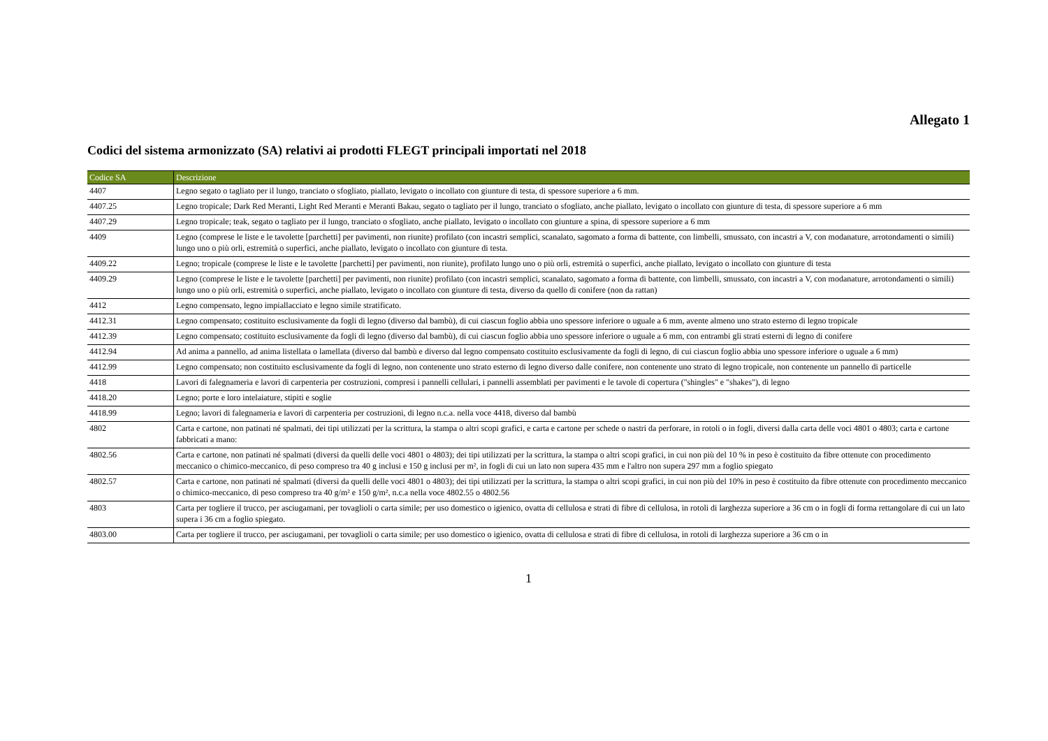Allegato 1
Codici del sistema armonizzato (SA) relativi ai prodotti FLEGT principali importati nel 2018
| Codice SA | Descrizione |
| --- | --- |
| 4407 | Legno segato o tagliato per il lungo, tranciato o sfogliato, piallato, levigato o incollato con giunture di testa, di spessore superiore a 6 mm. |
| 4407.25 | Legno tropicale; Dark Red Meranti, Light Red Meranti e Meranti Bakau, segato o tagliato per il lungo, tranciato o sfogliato, anche piallato, levigato o incollato con giunture di testa, di spessore superiore a 6 mm |
| 4407.29 | Legno tropicale; teak, segato o tagliato per il lungo, tranciato o sfogliato, anche piallato, levigato o incollato con giunture a spina, di spessore superiore a 6 mm |
| 4409 | Legno (comprese le liste e le tavolette [parchetti] per pavimenti, non riunite) profilato (con incastri semplici, scanalato, sagomato a forma di battente, con limbelli, smussato, con incastri a V, con modanature, arrotondamenti o simili) lungo uno o più orli, estremità o superfici, anche piallato, levigato o incollato con giunture di testa. |
| 4409.22 | Legno; tropicale (comprese le liste e le tavolette [parchetti] per pavimenti, non riunite), profilato lungo uno o più orli, estremità o superfici, anche piallato, levigato o incollato con giunture di testa |
| 4409.29 | Legno (comprese le liste e le tavolette [parchetti] per pavimenti, non riunite) profilato (con incastri semplici, scanalato, sagomato a forma di battente, con limbelli, smussato, con incastri a V, con modanature, arrotondamenti o simili) lungo uno o più orli, estremità o superfici, anche piallato, levigato o incollato con giunture di testa, diverso da quello di conifere (non da rattan) |
| 4412 | Legno compensato, legno impiallacciato e legno simile stratificato. |
| 4412.31 | Legno compensato; costituito esclusivamente da fogli di legno (diverso dal bambù), di cui ciascun foglio abbia uno spessore inferiore o uguale a 6 mm, avente almeno uno strato esterno di legno tropicale |
| 4412.39 | Legno compensato; costituito esclusivamente da fogli di legno (diverso dal bambù), di cui ciascun foglio abbia uno spessore inferiore o uguale a 6 mm, con entrambi gli strati esterni di legno di conifere |
| 4412.94 | Ad anima a pannello, ad anima listellata o lamellata (diverso dal bambù e diverso dal legno compensato costituito esclusivamente da fogli di legno, di cui ciascun foglio abbia uno spessore inferiore o uguale a 6 mm) |
| 4412.99 | Legno compensato; non costituito esclusivamente da fogli di legno, non contenente uno strato esterno di legno diverso dalle conifere, non contenente uno strato di legno tropicale, non contenente un pannello di particelle |
| 4418 | Lavori di falegnameria e lavori di carpenteria per costruzioni, compresi i pannelli cellulari, i pannelli assemblati per pavimenti e le tavole di copertura ("shingles" e "shakes"), di legno |
| 4418.20 | Legno; porte e loro intelaiature, stipiti e soglie |
| 4418.99 | Legno; lavori di falegnameria e lavori di carpenteria per costruzioni, di legno n.c.a. nella voce 4418, diverso dal bambù |
| 4802 | Carta e cartone, non patinati né spalmati, dei tipi utilizzati per la scrittura, la stampa o altri scopi grafici, e carta e cartone per schede o nastri da perforare, in rotoli o in fogli, diversi dalla carta delle voci 4801 o 4803; carta e cartone fabbricati a mano: |
| 4802.56 | Carta e cartone, non patinati né spalmati (diversi da quelli delle voci 4801 o 4803); dei tipi utilizzati per la scrittura, la stampa o altri scopi grafici, in cui non più del 10 % in peso è costituito da fibre ottenute con procedimento meccanico o chimico-meccanico, di peso compreso tra 40 g inclusi e 150 g inclusi per m², in fogli di cui un lato non supera 435 mm e l'altro non supera 297 mm a foglio spiegato |
| 4802.57 | Carta e cartone, non patinati né spalmati (diversi da quelli delle voci 4801 o 4803); dei tipi utilizzati per la scrittura, la stampa o altri scopi grafici, in cui non più del 10% in peso è costituito da fibre ottenute con procedimento meccanico o chimico-meccanico, di peso compreso tra 40 g/m² e 150 g/m², n.c.a nella voce 4802.55 o 4802.56 |
| 4803 | Carta per togliere il trucco, per asciugamani, per tovaglioli o carta simile; per uso domestico o igienico, ovatta di cellulosa e strati di fibre di cellulosa, in rotoli di larghezza superiore a 36 cm o in fogli di forma rettangolare di cui un lato supera i 36 cm a foglio spiegato. |
| 4803.00 | Carta per togliere il trucco, per asciugamani, per tovaglioli o carta simile; per uso domestico o igienico, ovatta di cellulosa e strati di fibre di cellulosa, in rotoli di larghezza superiore a 36 cm o in |
1